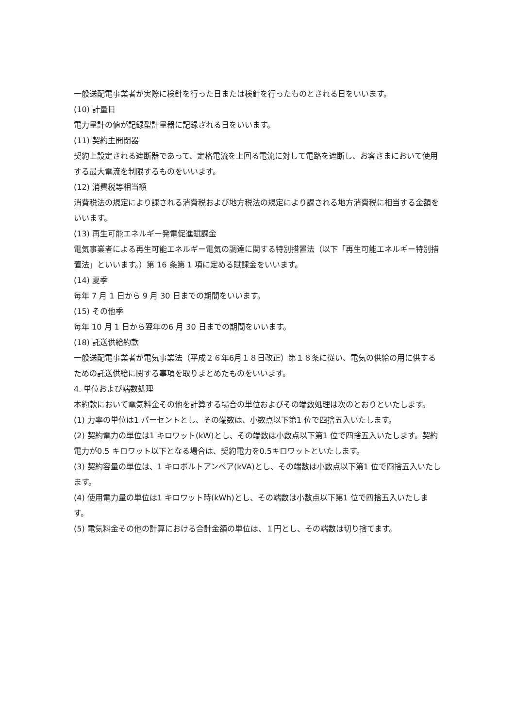一般送配電事業者が実際に検針を行った日または検針を行ったものとされる日をいいます。
(10) 計量日
電力量計の値が記録型計量器に記録される日をいいます。
(11) 契約主開閉器
契約上設定される遮断器であって、定格電流を上回る電流に対して電路を遮断し、お客さまにおいて使用する最大電流を制限するものをいいます。
(12) 消費税等相当額
消費税法の規定により課される消費税および地方税法の規定により課される地方消費税に相当する金額をいいます。
(13) 再生可能エネルギー発電促進賦課金
電気事業者による再生可能エネルギー電気の調達に関する特別措置法（以下「再生可能エネルギー特別措置法」といいます。）第 16 条第 1 項に定める賦課金をいいます。
(14) 夏季
毎年 7 月 1 日から 9 月 30 日までの期間をいいます。
(15) その他季
毎年 10 月 1 日から翌年の6 月 30 日までの期間をいいます。
(18) 託送供給約款
一般送配電事業者が電気事業法（平成２６年6月１８日改正）第１８条に従い、電気の供給の用に供するための託送供給に関する事項を取りまとめたものをいいます。
4. 単位および端数処理
本約款において電気料金その他を計算する場合の単位およびその端数処理は次のとおりといたします。
(1) 力率の単位は1 パーセントとし、その端数は、小数点以下第1 位で四捨五入いたします。
(2) 契約電力の単位は1 キロワット(kW)とし、その端数は小数点以下第1 位で四捨五入いたします。契約電力が0.5 キロワット以下となる場合は、契約電力を0.5キロワットといたします。
(3) 契約容量の単位は、1 キロボルトアンペア(kVA)とし、その端数は小数点以下第1 位で四捨五入いたします。
(4) 使用電力量の単位は1 キロワット時(kWh)とし、その端数は小数点以下第1 位で四捨五入いたします。
(5) 電気料金その他の計算における合計金額の単位は、１円とし、その端数は切り捨てます。